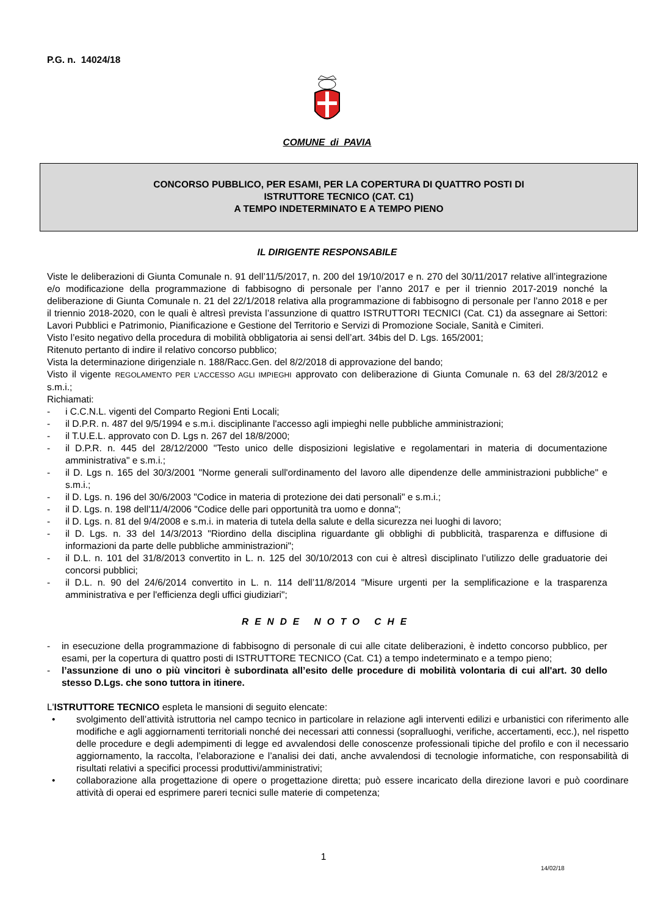P.G. n. 14024/18
COMUNE di PAVIA
CONCORSO PUBBLICO, PER ESAMI, PER LA COPERTURA DI QUATTRO POSTI DI
ISTRUTTORE TECNICO (CAT. C1)
A TEMPO INDETERMINATO E A TEMPO PIENO
IL DIRIGENTE RESPONSABILE
Viste le deliberazioni di Giunta Comunale n. 91 dell’11/5/2017, n. 200 del 19/10/2017 e n. 270 del 30/11/2017 relative all’integrazione e/o modificazione della programmazione di fabbisogno di personale per l’anno 2017 e per il triennio 2017-2019 nonché la deliberazione di Giunta Comunale n. 21 del 22/1/2018 relativa alla programmazione di fabbisogno di personale per l’anno 2018 e per il triennio 2018-2020, con le quali è altresì prevista l’assunzione di quattro ISTRUTTORI TECNICI (Cat. C1) da assegnare ai Settori: Lavori Pubblici e Patrimonio, Pianificazione e Gestione del Territorio e Servizi di Promozione Sociale, Sanità e Cimiteri.
Visto l’esito negativo della procedura di mobilità obbligatoria ai sensi dell’art. 34bis del D. Lgs. 165/2001;
Ritenuto pertanto di indire il relativo concorso pubblico;
Vista la determinazione dirigenziale n. 188/Racc.Gen. del 8/2/2018 di approvazione del bando;
Visto il vigente REGOLAMENTO PER L’ACCESSO AGLI IMPIEGHI approvato con deliberazione di Giunta Comunale n. 63 del 28/3/2012 e s.m.i.;
Richiamati:
- i C.C.N.L. vigenti del Comparto Regioni Enti Locali;
- il D.P.R. n. 487 del 9/5/1994 e s.m.i. disciplinante l'accesso agli impieghi nelle pubbliche amministrazioni;
- il T.U.E.L. approvato con D. Lgs n. 267 del 18/8/2000;
- il D.P.R. n. 445 del 28/12/2000 "Testo unico delle disposizioni legislative e regolamentari in materia di documentazione amministrativa" e s.m.i.;
- il D. Lgs n. 165 del 30/3/2001 "Norme generali sull'ordinamento del lavoro alle dipendenze delle amministrazioni pubbliche" e s.m.i.;
- il D. Lgs. n. 196 del 30/6/2003 "Codice in materia di protezione dei dati personali" e s.m.i.;
- il D. Lgs. n. 198 dell'11/4/2006 "Codice delle pari opportunità tra uomo e donna";
- il D. Lgs. n. 81 del 9/4/2008 e s.m.i. in materia di tutela della salute e della sicurezza nei luoghi di lavoro;
- il D. Lgs. n. 33 del 14/3/2013 "Riordino della disciplina riguardante gli obblighi di pubblicità, trasparenza e diffusione di informazioni da parte delle pubbliche amministrazioni";
- il D.L. n. 101 del 31/8/2013 convertito in L. n. 125 del 30/10/2013 con cui è altresì disciplinato l’utilizzo delle graduatorie dei concorsi pubblici;
- il D.L. n. 90 del 24/6/2014 convertito in L. n. 114 dell’11/8/2014 "Misure urgenti per la semplificazione e la trasparenza amministrativa e per l'efficienza degli uffici giudiziari";
RENDE NOTO CHE
- in esecuzione della programmazione di fabbisogno di personale di cui alle citate deliberazioni, è indetto concorso pubblico, per esami, per la copertura di quattro posti di ISTRUTTORE TECNICO (Cat. C1) a tempo indeterminato e a tempo pieno;
- l’assunzione di uno o più vincitori è subordinata all’esito delle procedure di mobilità volontaria di cui all'art. 30 dello stesso D.Lgs. che sono tuttora in itinere.
L'ISTRUTTORE TECNICO espleta le mansioni di seguito elencate:
• svolgimento dell’attività istruttoria nel campo tecnico in particolare in relazione agli interventi edilizi e urbanistici con riferimento alle modifiche e agli aggiornamenti territoriali nonché dei necessari atti connessi (sopralluoghi, verifiche, accertamenti, ecc.), nel rispetto delle procedure e degli adempimenti di legge ed avvalendosi delle conoscenze professionali tipiche del profilo e con il necessario aggiornamento, la raccolta, l’elaborazione e l’analisi dei dati, anche avvalendosi di tecnologie informatiche, con responsabilità di risultati relativi a specifici processi produttivi/amministrativi;
• collaborazione alla progettazione di opere o progettazione diretta; può essere incaricato della direzione lavori e può coordinare attività di operai ed esprimere pareri tecnici sulle materie di competenza;
1
14/02/18